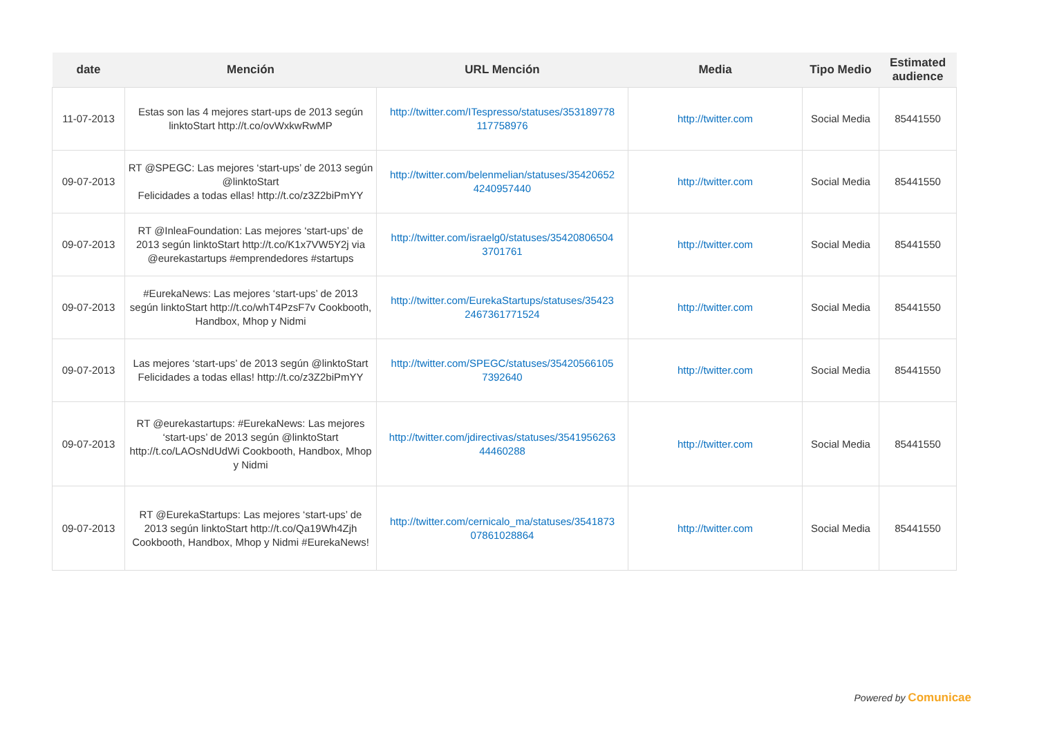| date | Mención | URL Mención | Media | Tipo Medio | Estimated audience |
| --- | --- | --- | --- | --- | --- |
| 11-07-2013 | Estas son las 4 mejores start-ups de 2013 según linktoStart http://t.co/ovWxkwRwMP | http://twitter.com/ITespresso/statuses/353189778 117758976 | http://twitter.com | Social Media | 85441550 |
| 09-07-2013 | RT @SPEGC: Las mejores ‘start-ups’ de 2013 según @linktoStart Felicidades a todas ellas! http://t.co/z3Z2biPmYY | http://twitter.com/belenmelian/statuses/35420652 4240957440 | http://twitter.com | Social Media | 85441550 |
| 09-07-2013 | RT @InleaFoundation: Las mejores ‘start-ups’ de 2013 según linktoStart http://t.co/K1x7VW5Y2j via @eurekastartups #emprendedores #startups | http://twitter.com/israelg0/statuses/35420806504 3701761 | http://twitter.com | Social Media | 85441550 |
| 09-07-2013 | #EurekaNews: Las mejores ‘start-ups’ de 2013 según linktoStart http://t.co/whT4PzsF7v Cookbooth, Handbox, Mhop y Nidmi | http://twitter.com/EurekaStartups/statuses/35423 2467361771524 | http://twitter.com | Social Media | 85441550 |
| 09-07-2013 | Las mejores ‘start-ups’ de 2013 según @linktoStart Felicidades a todas ellas! http://t.co/z3Z2biPmYY | http://twitter.com/SPEGC/statuses/35420566105 7392640 | http://twitter.com | Social Media | 85441550 |
| 09-07-2013 | RT @eurekastartups: #EurekaNews: Las mejores ‘start-ups’ de 2013 según @linktoStart http://t.co/LAOsNdUdWi Cookbooth, Handbox, Mhop y Nidmi | http://twitter.com/jdirectivas/statuses/3541956263 44460288 | http://twitter.com | Social Media | 85441550 |
| 09-07-2013 | RT @EurekaStartups: Las mejores ‘start-ups’ de 2013 según linktoStart http://t.co/Qa19Wh4Zjh Cookbooth, Handbox, Mhop y Nidmi #EurekaNews! | http://twitter.com/cernicalo_ma/statuses/3541873 07861028864 | http://twitter.com | Social Media | 85441550 |
Powered by Comunicae